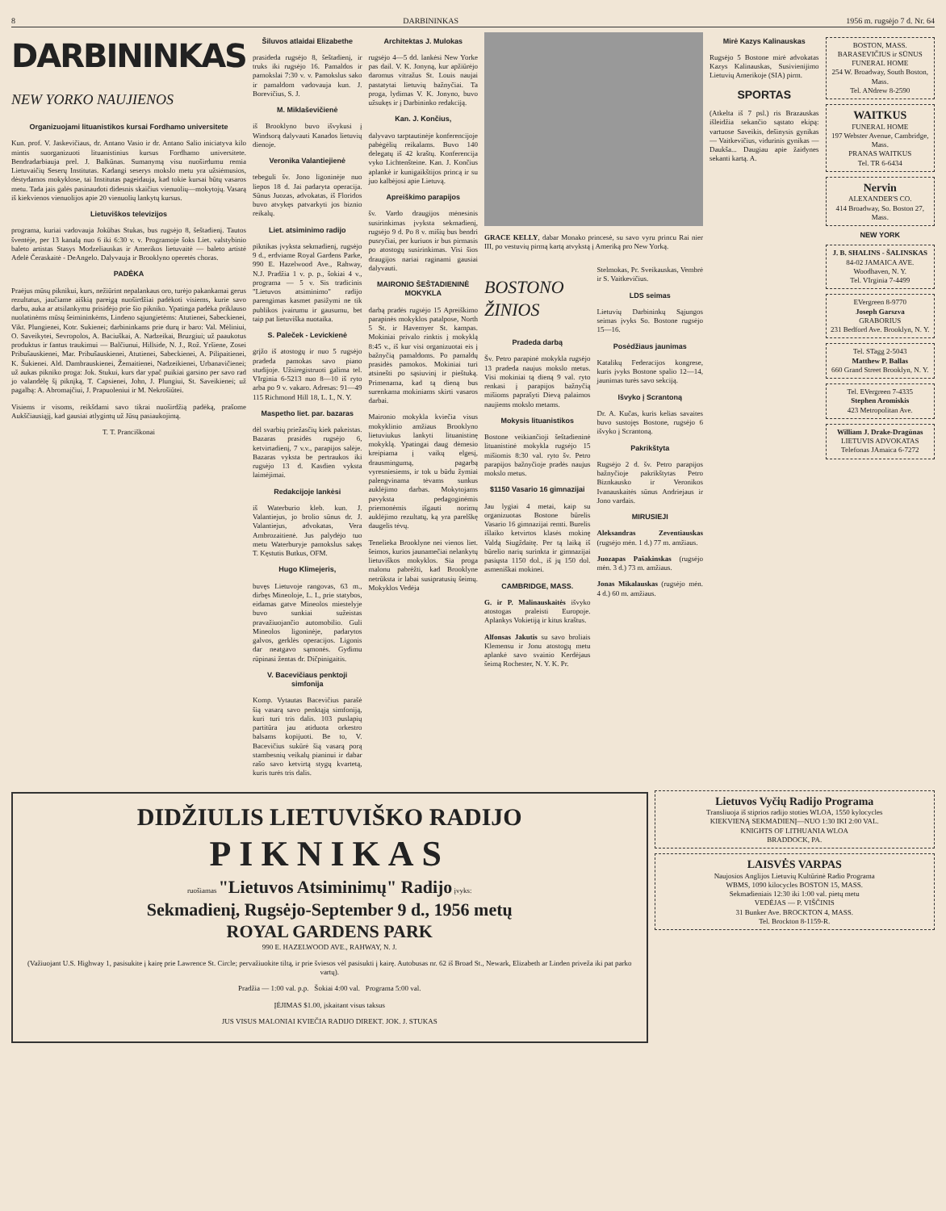8 DARBININKAS 1956 m. rugsėjo 7 d. Nr. 64
DARBININKAS
NEW YORKO NAUJIENOS
Organizuojami lituanistikos kursai Fordhamo universitete
Kun. prof. V. Jaskevičiaus, dr. Antano Vasio ir dr. Antano Salio iniciatyva kilo mintis suorganizuoti lituanistinius kursus Fordhamo universitete. Bendradarbiauja prel. J. Balkūnas. Sumanymą visu nuoširdumu remia Lietuvaičių Seserų Institutas. Kadangi seserys mokslo metu yra užsiėmusios, dėstydamos mokyklose, tai Institutas pageidauja, kad tokie kursai būtų vasaros metu. Tada jais galės pasinaudoti didesnis skaičius vienuolių—mokytojų. Vasarą iš kiekvienos vienuolijos apie 20 vienuolių lankytų kursus.
Lietuviškos televizijos
programa, kuriai vadovauja Jokūbas Stukas, bus rugsėjo 8, šeštadienį. Tautos šventėje, per 13 kanalą nuo 6 iki 6:30 v. v. Programoje šoks Liet. valstybinio baleto artistas Stasys Modzeliauskas ir Amerikos lietuvaitė — baleto artistė Adelė Čeraskaitė - DeAngelo. Dalyvauja ir Brooklyno operetės choras.
PADĖKA
Praėjus mūsų piknikui, kurs, nežiūrint nepalankaus oro, turėjo pakankamai gerus rezultatus, jaučiame aiškią pareigą nuoširdžiai padėkoti visiems, kurie savo darbu, auka ar atsilankymu prisidėjo prie šio pikniko. Ypatinga padėka priklauso nuolatinėms mūsų šeimininkėms, Lindeno sąjungietėms: Atutienei, Sabeckienei, Vikt. Plungienei, Kotr. Sukienei; darbininkams prie durų ir baro: Val. Mėliniui, O. Saveikytei, Sevropolos, A. Baciuškai, A. Nadzeikai, Bruzgiui; už paaukotus produktus ir fantus traukimui — Balčiunui, Hillside, N. J., Rož. Yršiene, Zosei Pribušauskienei, Mar. Pribušauskienei, Atutienei, Sabeckienei, A. Pilipaitienei, K. Šukienei. Ald. Dambrauskienei, Žemaitienei, Nadzeikienei, Urbanavičienei; už aukas pikniko proga: Jok. Stukui, kurs dar ypač puikiai garsino per savo rad jo valandėlę šį piknįką, T. Capsienei, John, J. Plungiui, St. Saveikienei; už pagalbą: A. Abromaįčiui, J. Prapuoleniui ir M. Nekrošiūtei.
Visiems ir visoms, reikšdami savo tikrai nuoširdžią padėką, prašome Aukščiausiąjį, kad gausiai atlygintų už Jūsų pasiaukojimą.
T. T. Pranciškonai
Šiluvos atlaidai Elizabethe
prasideda rugsėjo 8, šeštadienį, ir truks iki rugsėjo 16. Pamaldos ir pamokslai 7:30 v. v. Pamokslus sako ir pamaldom vadovauja kun. J. Borevičius, S. J.
M. Miklaševičienė
iš Brooklyno buvo išvykusi į Windsorą dalyvauti Kanados lietuvių dienoje.
Veronika Valantiejienė
tebeguli šv. Jono ligoninėje nuo liepos 18 d. Jai padaryta operacija. Sūnus Juozas, advokatas, iš Floridos buvo atvykęs patvarkyti jos biznio reikalų.
Liet. atsiminimo radijo
piknikas įvyksta sekmadienį, rugsėjo 9 d., erdviame Royal Gardens Parke, 990 E. Hazelwood Ave., Rahway, N.J. Pradžia 1 v. p. p., šokiai 4 v., programa — 5 v. Sis tradicinis "Lietuvos atsiminimo" radijo parengimas kasmet pasižymi ne tik publikos įvairumu ir gausumu, bet taip pat lietuviška nuotaika.
S. Paleček - Levickienė
grįžo iš atostogų ir nuo 5 rugsėjo pradeda pamokas savo piano studijoje. Užsiregistruoti galima tel. VIrginia 6-5213 nuo 8—10 iš ryto arba po 9 v. vakaro. Adresas: 91—49 115 Richmond Hill 18, L. I., N. Y.
Maspetho liet. par. bazaras
dėl svarbių priežasčių kiek pakeistas. Bazaras prasidės rugsėjo 6, ketvirtadienį, 7 v.v., parapijos salėje. Bazaras vyksta be pertraukos iki rugsėjo 13 d. Kasdien vyksta laimėjimai.
Redakcijoje lankėsi
iš Waterburio kleb. kun. J. Valantiejus, jo brolio sūnus dr. J. Valantiejus, advokatas, Vera Ambrozaitienė. Jus palydėjo tuo metu Waterburyje pamokslus sakęs T. Kęstutis Butkus, OFM.
Hugo Klimeįeris,
buvęs Lietuvoje rangovas, 63 m., dirbęs Mineoloje, L. I., prie statybos, eidamas gatve Mineolos miestelyje buvo sunkiai sužeistas pravažiuojančio automobilio. Guli Mineolos ligoninėje, padarytos galvos, gerklės operacijos. Ligonis dar neatgavo sąmonės. Gydimu rūpinasi žentas dr. Dičpinigaitis.
V. Bacevičiaus penktoji simfonija
Komp. Vytautas Bacevičius parašė šią vasarą savo penktąją simfoniją, kuri turi tris dalis. 103 puslapių partitūra jau atiduota orkestro balsams kopijuoti. Be to, V. Bacevičius sukūrė šią vasarą porą stambesnių veikalų pianinui ir dabar rašo savo ketvirtą stygų kvartetą, kuris turės tris dalis.
Architektas J. Mulokas
rugsėjo 4—5 dd. lankėsi New Yorke pas dail. V. K. Jonyną, kur apžiūrėjo daromus vitražus St. Louis naujai pastatytai lietuvių bažnyčiai. Ta proga, lydimas V. K. Jonyno, buvo užsukęs ir į Darbininko redakciją.
Kan. J. Končius,
dalyvavo tarptautinėje konferencijoje pabėgėlių reikalams. Buvo 140 delegatų iš 42 kraštų. Konferencija vyko Lichtenšteine. Kan. J. Končius aplankė ir kunigaikštijos princą ir su juo kalbėjosi apie Lietuvą.
Apreiškimo parapijos
šv. Vardo draugijos mėnesinis susirinkimas įvyksta sekmadienį, rugsėjo 9 d. Po 8 v. mišių bus bendri pusryčiai, per kuriuos ir bus pirmasis po atostogų susirinkimas. Visi šios draugijos nariai raginami gausiai dalyvauti.
MAIRONIO ŠEŠTADIENINĖ MOKYKLA
darbą pradės rugsėjo 15 Apreiškimo parapinės mokyklos patalpose, North 5 St. ir Havemyer St. kampas. Mokiniai privalo rinktis į mokyklą 8:45 v., iš kur visi organizuotai eis į bažnyčią pamaldoms. Po pamaldų prasidės pamokos. Mokiniai turi atsinešti po sąsiuvinį ir pieštuką. Primenama, kad tą dieną bus surenkama mokiniams skirti vasaros darbai.
Maironio mokykla kviečia visus mokyklinio amžiaus Brooklyno lietuviukus lankyti lituanistinę mokyklą. Ypatingai daug dėmesio kreipiama į vaikų elgesį, drausmingumą, pagarbą vyresniesiems, ir tok u būdu žymiai palengvinama tėvams sunkus auklėjimo darbas. Mokytojams pavyksta pedagoginėmis priemonėmis išgauti norimų auklėjimo rezultatų, ką yra parelškę daugelis tėvų.
Tenelieka Brooklyne nei vienos liet. šeimos, kurios jaunamečiai nelankytų lietuviškos mokyklos. Sia proga malonu pabrėžti, kad Brooklyne netrūksta ir labai susipratusių šeimų. Mokyklos Vedėja
GRACE KELLY, dabar Monako princesė, su savo vyru princu Rai nier III, po vestuvių pirmą kartą atvykstą į Ameriką pro New Yorką.
BOSTONO ŽINIOS
Pradeda darbą
Šv. Petro parapinė mokykla rugsėjo 13 pradeda naujus mokslo metus. Visi mokiniai tą dieną 9 val. ryto renkasi į parapijos bažnyčią mišioms paprašyti Dievą palaimos naujiems mokslo metams.
Mokysis lituanistikos
Bostone veikiančioji šeštadieninė lituanistinė mokykla rugsėjo 15 mišiomis 8:30 val. ryto šv. Petro parapijos bažnyčioje pradės naujus mokslo metus.
$1150 Vasario 16 gimnazijai
Jau lygiai 4 metai, kaip su organizuotas Bostone būrelis Vasario 16 gimnazijai remti. Burelis išlaiko ketvirtos klasės mokinę Valdą Siugždaitę. Per tą laiką iš būrelio narių surinkta ir gimnazijai pasiųsta 1150 dol., iš jų 150 dol. asmeniškai mokinei.
CAMBRIDGE, MASS.
G. ir P. Malinauskaitės išvyko atostogas praleisti Europoje. Aplankys Vokietiją ir kitus kraštus.
Alfonsas Jakutis su savo broliais Klemensu ir Jonu atostogų metu aplankė savo svainio Kerdėjaus šeimą Rochester, N. Y. K. Pr.
Stelmokas, Pr. Sveikauskas, Vembrė ir S. Vaitkevičius.
LDS seimas
Lietuvių Darbininkų Sąjungos seimas įvyks So. Bostone rugsėjo 15—16.
Posėdžiaus jaunimas
Katalikų Federacijos kongrese, kuris įvyks Bostone spalio 12—14, jaunimas turės savo sekciją.
Išvyko į Scrantoną
Dr. A. Kučas, kuris kelias savaites buvo sustojęs Bostone, rugsėjo 6 išvyko į Scrantoną.
Pakrikštyta
Rugsėjo 2 d. šv. Petro parapijos bažnyčioje pakrikštytas Petro Biznkausko ir Veronikos Ivanauskaitės sūnus Andriejaus ir Jono vardais.
MIRUSIEJI
Aleksandras Zeventiauskas (rugsėjo mėn. 1 d.) 77 m. amžiaus.
Juozapas Pašakinskas (rugsėjo mėn. 3 d.) 73 m. amžiaus.
Jonas Mikalauskas (rugsėjo mėn. 4 d.) 60 m. amžiaus.
Mirė Kazys Kalinauskas
Rugsėjo 5 Bostone mirė advokatas Kazys Kalinauskas, Susivienijimo Lietuvių Amerikoje (SIA) pirm.
SPORTAS
(Atkelta iš 7 psl.) ris Brazauskas išleidžia sekančio sąstato ekipą: vartuose Saveikis, dešinysis gynikas — Vaitkevičius, vidurinis gynikas — Daukša... Daugiau apie žaidynes sekanti kartą. A.
BOSTON, MASS.
BARASEVIČIUS ir SŪNUS
FUNERAL HOME
254 W. Broadway, South Boston, Mass.
Tel. ANdrew 8-2590
WAITKUS
FUNERAL HOME
197 Webster Avenue, Cambridge, Mass.
PRANAS WAITKUS
Tel. TR 6-6434
Nervin
ALEXANDER'S CO.
414 Broadway, So. Boston 27, Mass.
NEW YORK
J. B. SHALINS - ŠALINSKAS
84-02 JAMAICA AVE.
Woodhaven, N. Y.
Tel. VIrginia 7-4499
EVergreen 8-9770
Joseph Garszva
GRABORIUS
231 Bedford Ave. Brooklyn, N. Y.
Tel. STagg 2-5043
Matthew P. Ballas
660 Grand Street Brooklyn, N. Y.
Tel. EVergreen 7-4335
Stephen Aromiskis
423 Metropolitan Ave.
William J. Drake-Dragūnas
LIETUVIS ADVOKATAS
Telefonas JAmaica 6-7272
DIDŽIULIS LIETUVIŠKO RADIJO
PIKNIKAS
ruošiamas "Lietuvos Atsiminimų" Radijo įvyks:
Sekmadienį, Rugsėjo-September 9 d., 1956 metų
ROYAL GARDENS PARK
990 E. HAZELWOOD AVE., RAHWAY, N. J.
(Važiuojant U.S. Highway 1, pasisukite į kairę prie Lawrence St. Circle; pervažiuokite tiltą, ir prie šviesos vėl pasisukti į kairę. Autobusas nr. 62 iš Broad St., Newark, Elizabeth ar Linden priveža iki pat parko vartų).
Pradžia — 1:00 val. p.p. Šokiai 4:00 val. Programa 5:00 val.
ĮĖJIMAS $1.00, įskaitant visus taksus
JUS VISUS MALONIAI KVIEČIA RADIJO DIREKT. JOK. J. STUKAS
Lietuvos Vyčių Radijo Programa
Transliuoja iš stiprios radijo stoties WLOA, 1550 kylocycles
KIEKVIENĄ SEKMADIENĮ—NUO 1:30 IKI 2:00 VAL.
KNIGHTS OF LITHUANIA WLOA
BRADDOCK, PA.
LAISVĖS VARPAS
Naujosios Anglijos Lietuvių Kultūrinė Radio Programa
WBMS, 1090 kilocycles BOSTON 15, MASS.
Sekmadieniais 12:30 iki 1:00 val. pietų metu
VEDĖJAS — P. VIŠČINIS
31 Bunker Ave. BROCKTON 4, MASS.
Tel. Brockton 8-1159-R.